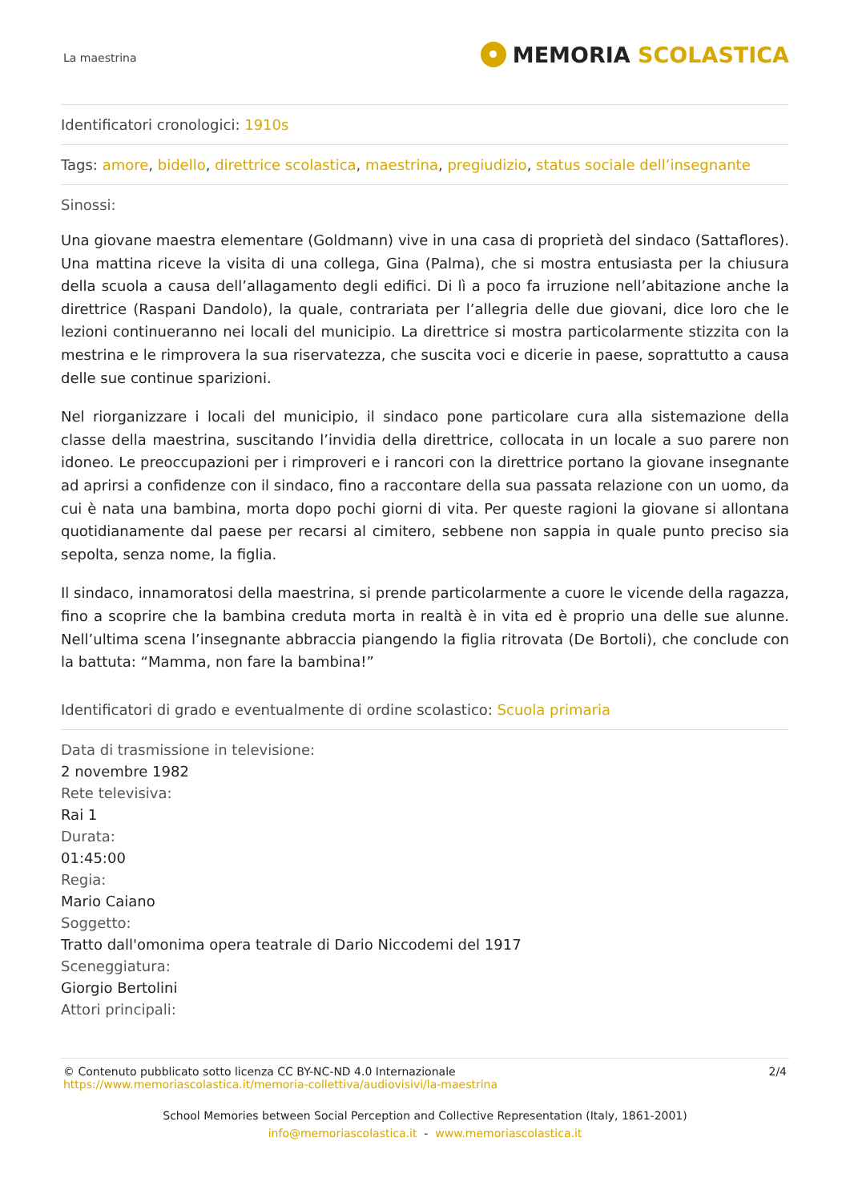La maestrina
MEMORIA SCOLASTICA
Identificatori cronologici: 1910s
Tags: amore, bidello, direttrice scolastica, maestrina, pregiudizio, status sociale dell’insegnante
Sinossi:
Una giovane maestra elementare (Goldmann) vive in una casa di proprietà del sindaco (Sattaflores). Una mattina riceve la visita di una collega, Gina (Palma), che si mostra entusiasta per la chiusura della scuola a causa dell’allagamento degli edifici. Di lì a poco fa irruzione nell’abitazione anche la direttrice (Raspani Dandolo), la quale, contrariata per l’allegria delle due giovani, dice loro che le lezioni continueranno nei locali del municipio. La direttrice si mostra particolarmente stizzita con la mestrina e le rimprovera la sua riservatezza, che suscita voci e dicerie in paese, soprattutto a causa delle sue continue sparizioni.
Nel riorganizzare i locali del municipio, il sindaco pone particolare cura alla sistemazione della classe della maestrina, suscitando l’invidia della direttrice, collocata in un locale a suo parere non idoneo. Le preoccupazioni per i rimproveri e i rancori con la direttrice portano la giovane insegnante ad aprirsi a confidenze con il sindaco, fino a raccontare della sua passata relazione con un uomo, da cui è nata una bambina, morta dopo pochi giorni di vita. Per queste ragioni la giovane si allontana quotidianamente dal paese per recarsi al cimitero, sebbene non sappia in quale punto preciso sia sepolta, senza nome, la figlia.
Il sindaco, innamoratosi della maestrina, si prende particolarmente a cuore le vicende della ragazza, fino a scoprire che la bambina creduta morta in realtà è in vita ed è proprio una delle sue alunne. Nell’ultima scena l’insegnante abbraccia piangendo la figlia ritrovata (De Bortoli), che conclude con la battuta: “Mamma, non fare la bambina!”
Identificatori di grado e eventualmente di ordine scolastico: Scuola primaria
Data di trasmissione in televisione:
2 novembre 1982
Rete televisiva:
Rai 1
Durata:
01:45:00
Regia:
Mario Caiano
Soggetto:
Tratto dall'omonima opera teatrale di Dario Niccodemi del 1917
Sceneggiatura:
Giorgio Bertolini
Attori principali:
© Contenuto pubblicato sotto licenza CC BY-NC-ND 4.0 Internazionale
https://www.memoriascolastica.it/memoria-collettiva/audiovisivi/la-maestrina
2/4
School Memories between Social Perception and Collective Representation (Italy, 1861-2001)
info@memoriascolastica.it - www.memoriascolastica.it